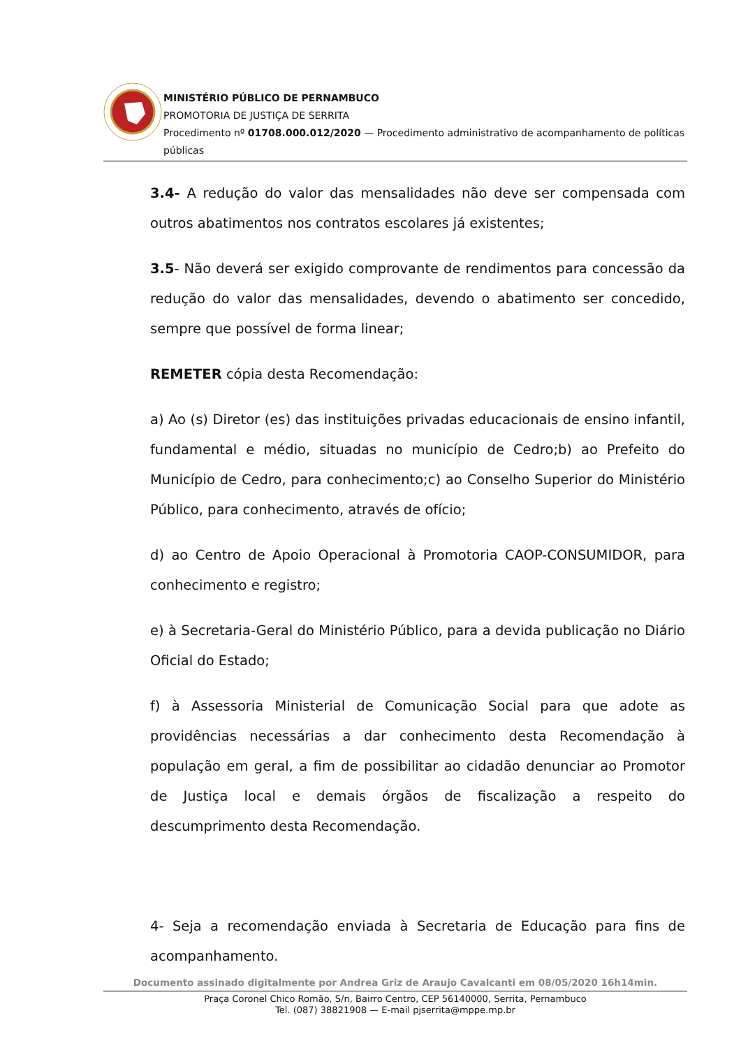MINISTÉRIO PÚBLICO DE PERNAMBUCO
PROMOTORIA DE JUSTIÇA DE SERRITA
Procedimento nº 01708.000.012/2020 — Procedimento administrativo de acompanhamento de políticas públicas
3.4- A redução do valor das mensalidades não deve ser compensada com outros abatimentos nos contratos escolares já existentes;
3.5- Não deverá ser exigido comprovante de rendimentos para concessão da redução do valor das mensalidades, devendo o abatimento ser concedido, sempre que possível de forma linear;
REMETER cópia desta Recomendação:
a) Ao (s) Diretor (es) das instituições privadas educacionais de ensino infantil, fundamental e médio, situadas no município de Cedro;b) ao Prefeito do Município de Cedro, para conhecimento;c) ao Conselho Superior do Ministério Público, para conhecimento, através de ofício;
d) ao Centro de Apoio Operacional à Promotoria CAOP-CONSUMIDOR, para conhecimento e registro;
e) à Secretaria-Geral do Ministério Público, para a devida publicação no Diário Oficial do Estado;
f) à Assessoria Ministerial de Comunicação Social para que adote as providências necessárias a dar conhecimento desta Recomendação à população em geral, a fim de possibilitar ao cidadão denunciar ao Promotor de Justiça local e demais órgãos de fiscalização a respeito do descumprimento desta Recomendação.
4- Seja a recomendação enviada à Secretaria de Educação para fins de acompanhamento.
Documento assinado digitalmente por Andrea Griz de Araujo Cavalcanti em 08/05/2020 16h14min.
Praça Coronel Chico Romão, S/n, Bairro Centro, CEP 56140000, Serrita, Pernambuco
Tel. (087) 38821908 — E-mail pjserrita@mppe.mp.br